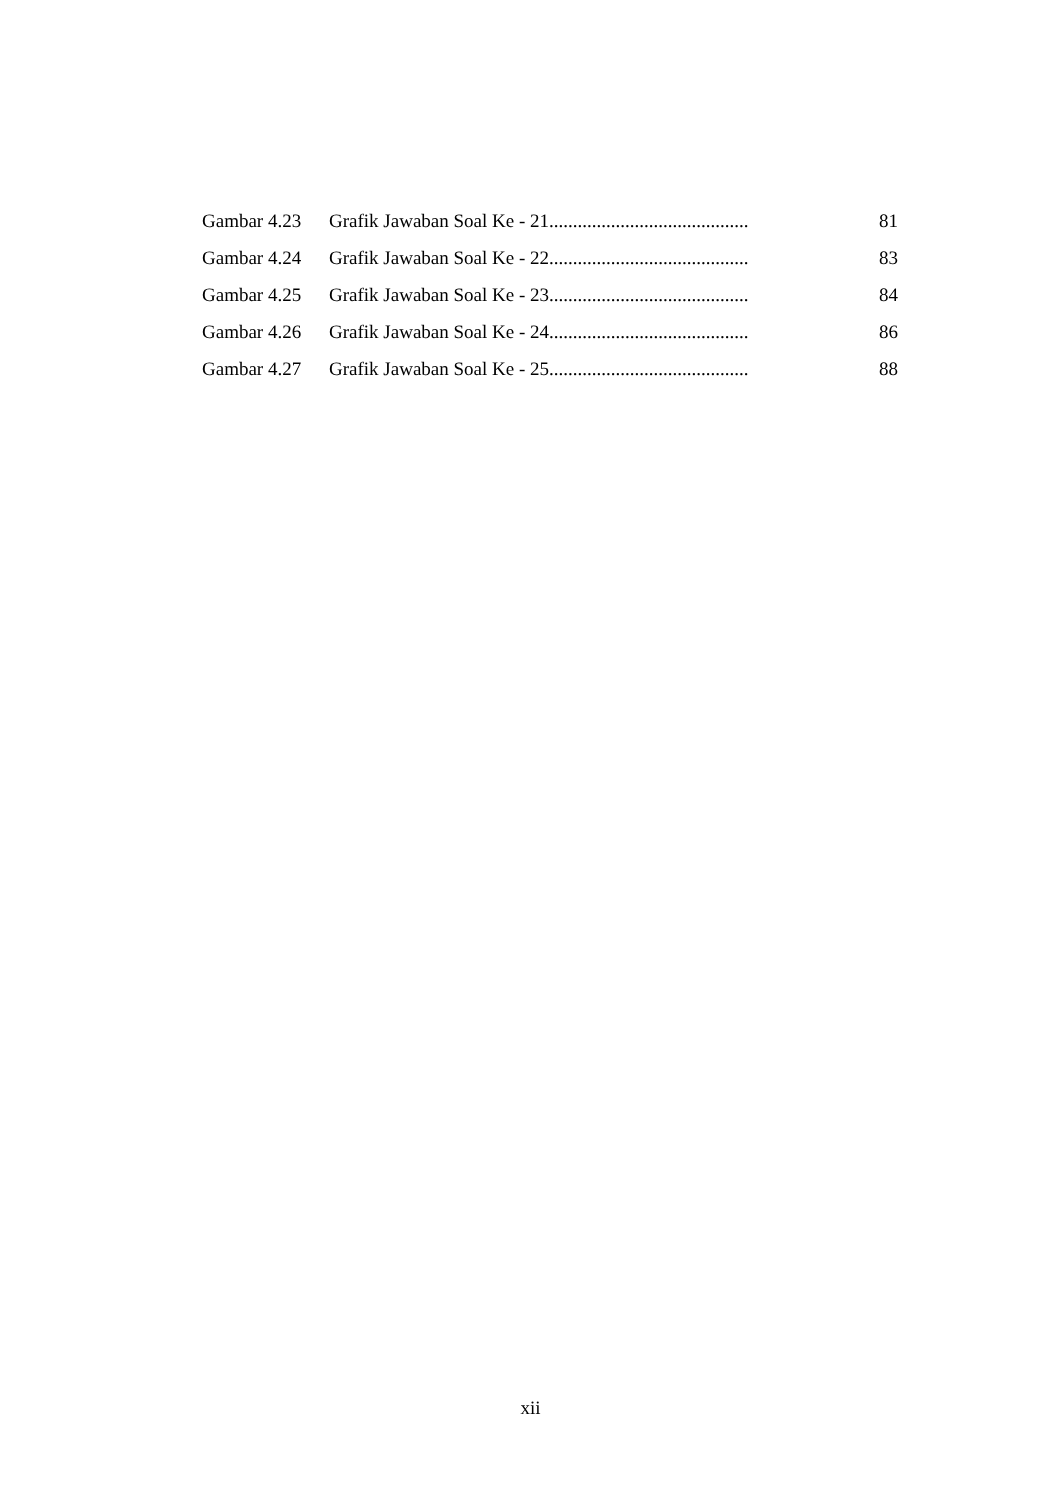Gambar 4.23 Grafik Jawaban Soal Ke - 21.......................................... 81
Gambar 4.24 Grafik Jawaban Soal Ke - 22.......................................... 83
Gambar 4.25 Grafik Jawaban Soal Ke - 23.......................................... 84
Gambar 4.26 Grafik Jawaban Soal Ke - 24.......................................... 86
Gambar 4.27 Grafik Jawaban Soal Ke - 25.......................................... 88
xii